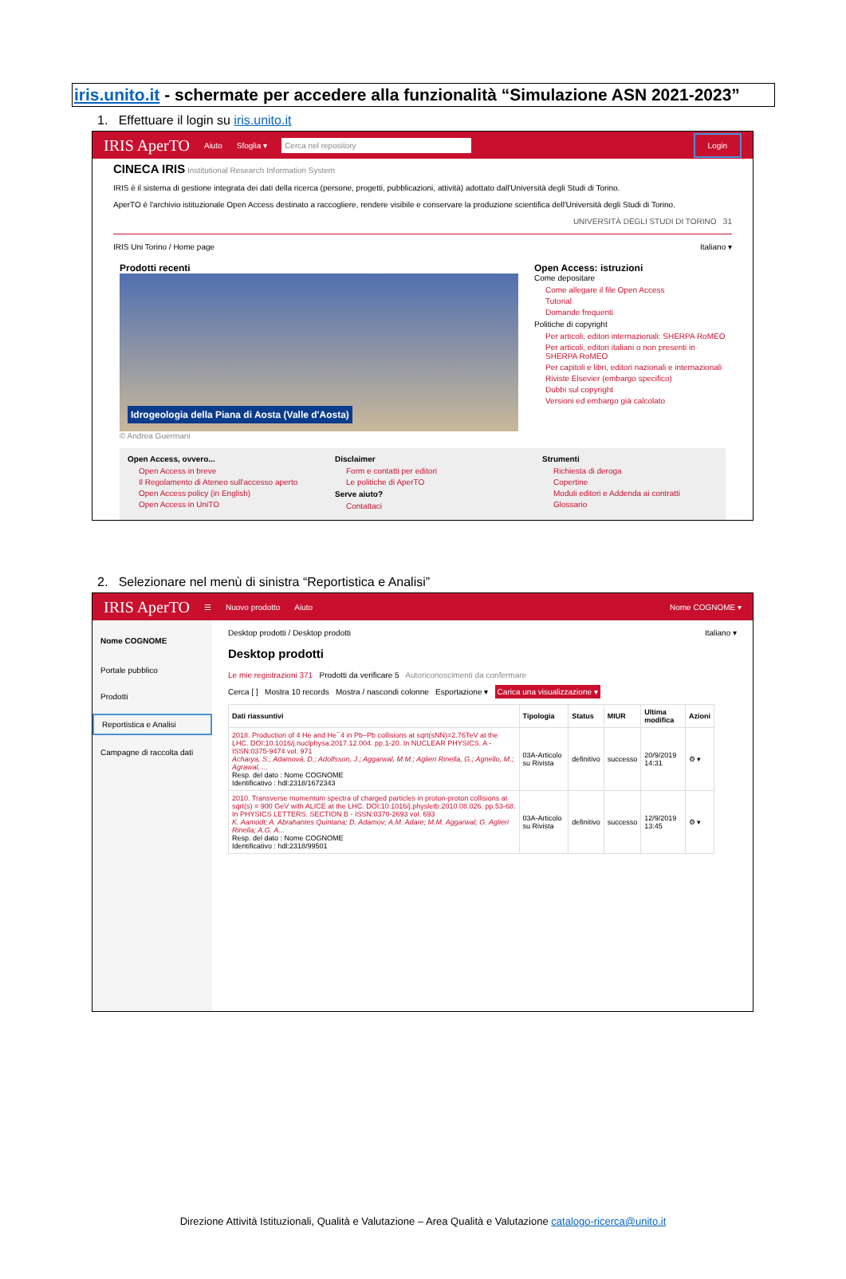iris.unito.it - schermate per accedere alla funzionalità “Simulazione ASN 2021-2023”
1. Effettuare il login su iris.unito.it
IRIS AperTO Aiuto Sfoglia ▾ Cerca nel repository Login
CINECA IRIS Institutional Research Information System
IRIS è il sistema di gestione integrata dei dati della ricerca (persone, progetti, pubblicazioni, attività) adottato dall'Università degli Studi di Torino.
AperTO è l'archivio istituzionale Open Access destinato a raccogliere, rendere visibile e conservare la produzione scientifica dell'Università degli Studi di Torino.
UNIVERSITÀ DEGLI STUDI DI TORINO 31
IRIS Uni Torino / Home page Italiano ▾
Prodotti recenti
Idrogeologia della Piana di Aosta (Valle d'Aosta)
© Andrea Guermani
Open Access: istruzioni
Come depositare
Come allegare il file Open Access
Tutorial
Domande frequenti
Politiche di copyright
Per articoli, editori internazionali: SHERPA RoMEO
Per articoli, editori italiani o non presenti in SHERPA RoMEO
Per capitoli e libri, editori nazionali e internazionali
Riviste Elsevier (embargo specifico)
Dubbi sul copyright
Versioni ed embargo già calcolato
Open Access, ovvero...
Open Access in breve
Il Regolamento di Ateneo sull'accesso aperto
Open Access policy (in English)
Open Access in UniTO
Disclaimer
Form e contatti per editori
Le politiche di AperTO
Serve aiuto?
Contattaci
Strumenti
Richiesta di deroga
Copertine
Moduli editori e Addenda ai contratti
Glossario
2. Selezionare nel menù di sinistra “Reportistica e Analisi”
IRIS AperTO ☰ Nuovo prodotto Aiuto Nome COGNOME ▾
Nome COGNOME
Portale pubblico
Prodotti
Reportistica e Analisi
Campagne di raccolta dati
Desktop prodotti / Desktop prodotti Italiano ▾
Desktop prodotti
Le mie registrazioni 371 Prodotti da verificare 5 Autoriconoscimenti da confermare
Cerca [ ] Mostra 10 records Mostra / nascondi colonne Esportazione ▾ Carica una visualizzazione ▾
| Dati riassuntivi | Tipologia | Status | MIUR | Ultima modifica | Azioni |
| --- | --- | --- | --- | --- | --- |
| 2018. Production of 4 He and He¯4 in Pb–Pb collisions at sqrt(sNN)=2.76TeV at the LHC. DOI:10.1016/j.nuclphysa.2017.12.004. pp.1-20. In NUCLEAR PHYSICS. A - ISSN:0375-9474 vol. 971 Acharya, S.; Adamová, D.; Adolfsson, J.; Aggarwal, M.M.; Aglieri Rinella, G.; Agnello, M.; Agrawal, ... Resp. del dato : Nome COGNOME Identificativo : hdl:2318/1672343 | 03A-Articolo su Rivista | definitivo | successo | 20/9/2019 14:31 | ⚙ ▾ |
| 2010. Transverse momentum spectra of charged particles in proton-proton collisions at sqrt(s) = 900 GeV with ALICE at the LHC. DOI:10.1016/j.physletb.2010.08.026. pp.53-68. In PHYSICS LETTERS. SECTION B - ISSN:0370-2693 vol. 693 K. Aamodt; A. Abrahantes Quintana; D. Adamov; A.M. Adare; M.M. Aggarwal; G. Aglieri Rinella; A.G. A... Resp. del dato : Nome COGNOME Identificativo : hdl:2318/99501 | 03A-Articolo su Rivista | definitivo | successo | 12/9/2019 13:45 | ⚙ ▾ |
Direzione Attività Istituzionali, Qualità e Valutazione – Area Qualità e Valutazione catalogo-ricerca@unito.it